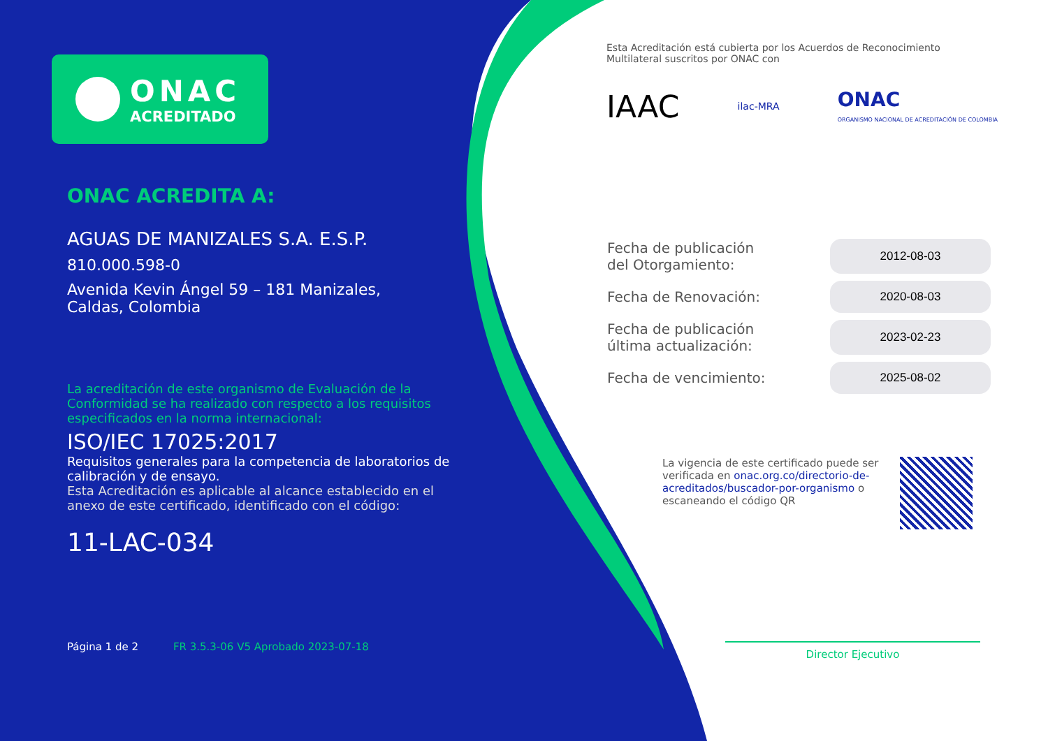ONAC
ACREDITADO
ONAC ACREDITA A:
AGUAS DE MANIZALES S.A. E.S.P.
810.000.598-0
Avenida Kevin Ángel 59 – 181 Manizales,
Caldas, Colombia
La acreditación de este organismo de Evaluación de la Conformidad se ha realizado con respecto a los requisitos especificados en la norma internacional:
ISO/IEC 17025:2017
Requisitos generales para la competencia de laboratorios de calibración y de ensayo.
Esta Acreditación es aplicable al alcance establecido en el anexo de este certificado, identificado con el código:
11-LAC-034
Página 1 de 2 FR 3.5.3-06 V5 Aprobado 2023-07-18
Esta Acreditación está cubierta por los Acuerdos de Reconocimiento Multilateral suscritos por ONAC con
IAAC ilac-MRA ONAC
ORGANISMO NACIONAL DE ACREDITACIÓN DE COLOMBIA
| Fecha de publicación del Otorgamiento: | 2012-08-03 |
| Fecha de Renovación: | 2020-08-03 |
| Fecha de publicación última actualización: | 2023-02-23 |
| Fecha de vencimiento: | 2025-08-02 |
La vigencia de este certificado puede ser verificada en onac.org.co/directorio-de-acreditados/buscador-por-organismo o escaneando el código QR
Director Ejecutivo